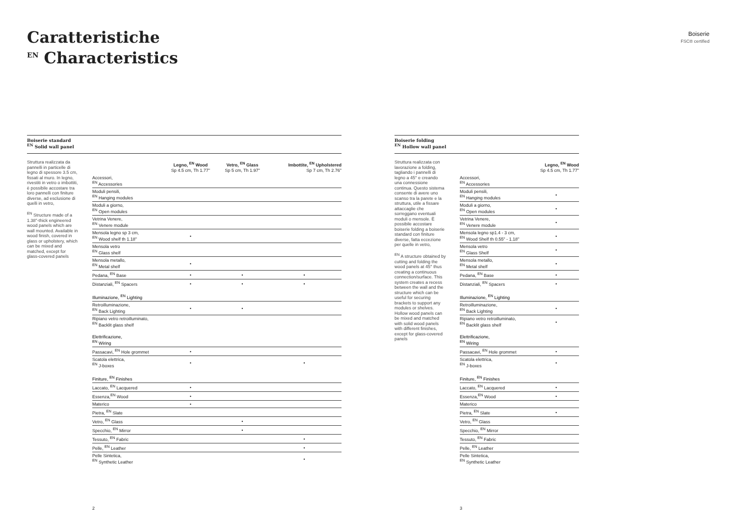Caratteristiche
<sup>EN</sup> Characteristics
Boiserie
FSC® certified
Boiserie standard
<sup>EN</sup> Solid wall panel
Struttura realizzata da pannelli in particelle di legno di spessore 3.5 cm, fissati al muro. In legno, rivestiti in vetro o imbottiti, è possibile accostare tra loro pannelli con finiture diverse, ad esclusione di quelli in vetro,
<sup>EN</sup> Structure made of a 1.38"-thick engineered wood panels which are wall mounted. Available in wood finish, covered in glass or upholstery, which can be mixed and matched, except for glass-covered panels
| | Legno, <sup>EN</sup> Wood Sp 4.5 cm, Th 1.77" | Vetro, <sup>EN</sup> Glass Sp 5 cm, Th 1.97" | Imbottite, <sup>EN</sup> Upholstered Sp 7 cm, Th 2.76" |
| --- | --- | --- | --- |
| Accessori, <sup>EN</sup> Accessories | | | |
| Moduli pensili, <sup>EN</sup> Hanging modules | | | |
| Moduli a giorno, <sup>EN</sup> Open modules | | | |
| Vetrina Venere, <sup>EN</sup> Venere module | | | |
| Mensola legno sp 3 cm, <sup>EN</sup> Wood shelf th 1.18" | • | | |
| Mensola vetro <sup>EN</sup> Glass shelf | | | |
| Mensola metallo, <sup>EN</sup> Metal shelf | • | | |
| Pedana, <sup>EN</sup> Base | • | • | • |
| Distanziali, <sup>EN</sup> Spacers | • | • | • |
| Illuminazione, <sup>EN</sup> Lighting | | | |
| Retroilluminazione, <sup>EN</sup> Back Lighting | • | • | |
| Ripiano vetro retroilluminato, <sup>EN</sup> Backlit glass shelf | | | |
| Elettrificazione, <sup>EN</sup> Wiring | | | |
| Passacavi, <sup>EN</sup> Hole grommet | • | | |
| Scatola elettrica, <sup>EN</sup> J-boxes | • | | • |
| Finiture, <sup>EN</sup> Finishes | | | |
| Laccato, <sup>EN</sup> Lacquered | • | | |
| Essenza,<sup>EN</sup> Wood | • | | |
| Materico | • | | |
| Pietra, <sup>EN</sup> Slate | | | |
| Vetro, <sup>EN</sup> Glass | | • | |
| Specchio, <sup>EN</sup> Mirror | | • | |
| Tessuto, <sup>EN</sup> Fabric | | | • |
| Pelle, <sup>EN</sup> Leather | | | • |
| Pelle Sintetica, <sup>EN</sup> Synthetic Leather | | | • |
Boiserie folding
<sup>EN</sup> Hollow wall panel
Struttura realizzata con lavorazione a folding, tagliando i pannelli di legno a 45° e creando una connessione continua. Questo sistema consente di avere uno scanso tra la parete e la struttura, utile a fissare attaccaglie che sorreggano eventuali moduli o mensole. È possibile accostare boiserie folding a boiserie standard con finiture diverse, fatta eccezione per quelle in vetro,
<sup>EN</sup> A structure obtained by cutting and folding the wood panels at 45° thus creating a continuous connection/surface. This system creates a recess between the wall and the structure which can be useful for securing brackets to support any modules or shelves. Hollow wood panels can be mixed and matched with solid wood panels with different finishes, except for glass-covered panels
| | Legno, <sup>EN</sup> Wood Sp 4.5 cm, Th 1.77" |
| --- | --- |
| Accessori, <sup>EN</sup> Accessories | |
| Moduli pensili, <sup>EN</sup> Hanging modules | • |
| Moduli a giorno, <sup>EN</sup> Open modules | • |
| Vetrina Venere, <sup>EN</sup> Venere module | • |
| Mensola legno sp1.4 - 3 cm, <sup>EN</sup> Wood Shelf th 0.55" - 1.18" | • |
| Mensola vetro <sup>EN</sup> Glass Shelf | • |
| Mensola metallo, <sup>EN</sup> Metal shelf | • |
| Pedana, <sup>EN</sup> Base | • |
| Distanziali, <sup>EN</sup> Spacers | • |
| Illuminazione, <sup>EN</sup> Lighting | |
| Retroilluminazione, <sup>EN</sup> Back Lighting | • |
| Ripiano vetro retroilluminato, <sup>EN</sup> Backlit glass shelf | • |
| Elettrificazione, <sup>EN</sup> Wiring | |
| Passacavi, <sup>EN</sup> Hole grommet | • |
| Scatola elettrica, <sup>EN</sup> J-boxes | • |
| Finiture, <sup>EN</sup> Finishes | |
| Laccato, <sup>EN</sup> Lacquered | • |
| Essenza,<sup>EN</sup> Wood | • |
| Materico | |
| Pietra, <sup>EN</sup> Slate | • |
| Vetro, <sup>EN</sup> Glass | |
| Specchio, <sup>EN</sup> Mirror | |
| Tessuto, <sup>EN</sup> Fabric | |
| Pelle, <sup>EN</sup> Leather | |
| Pelle Sintetica, <sup>EN</sup> Synthetic Leather | |
2 3